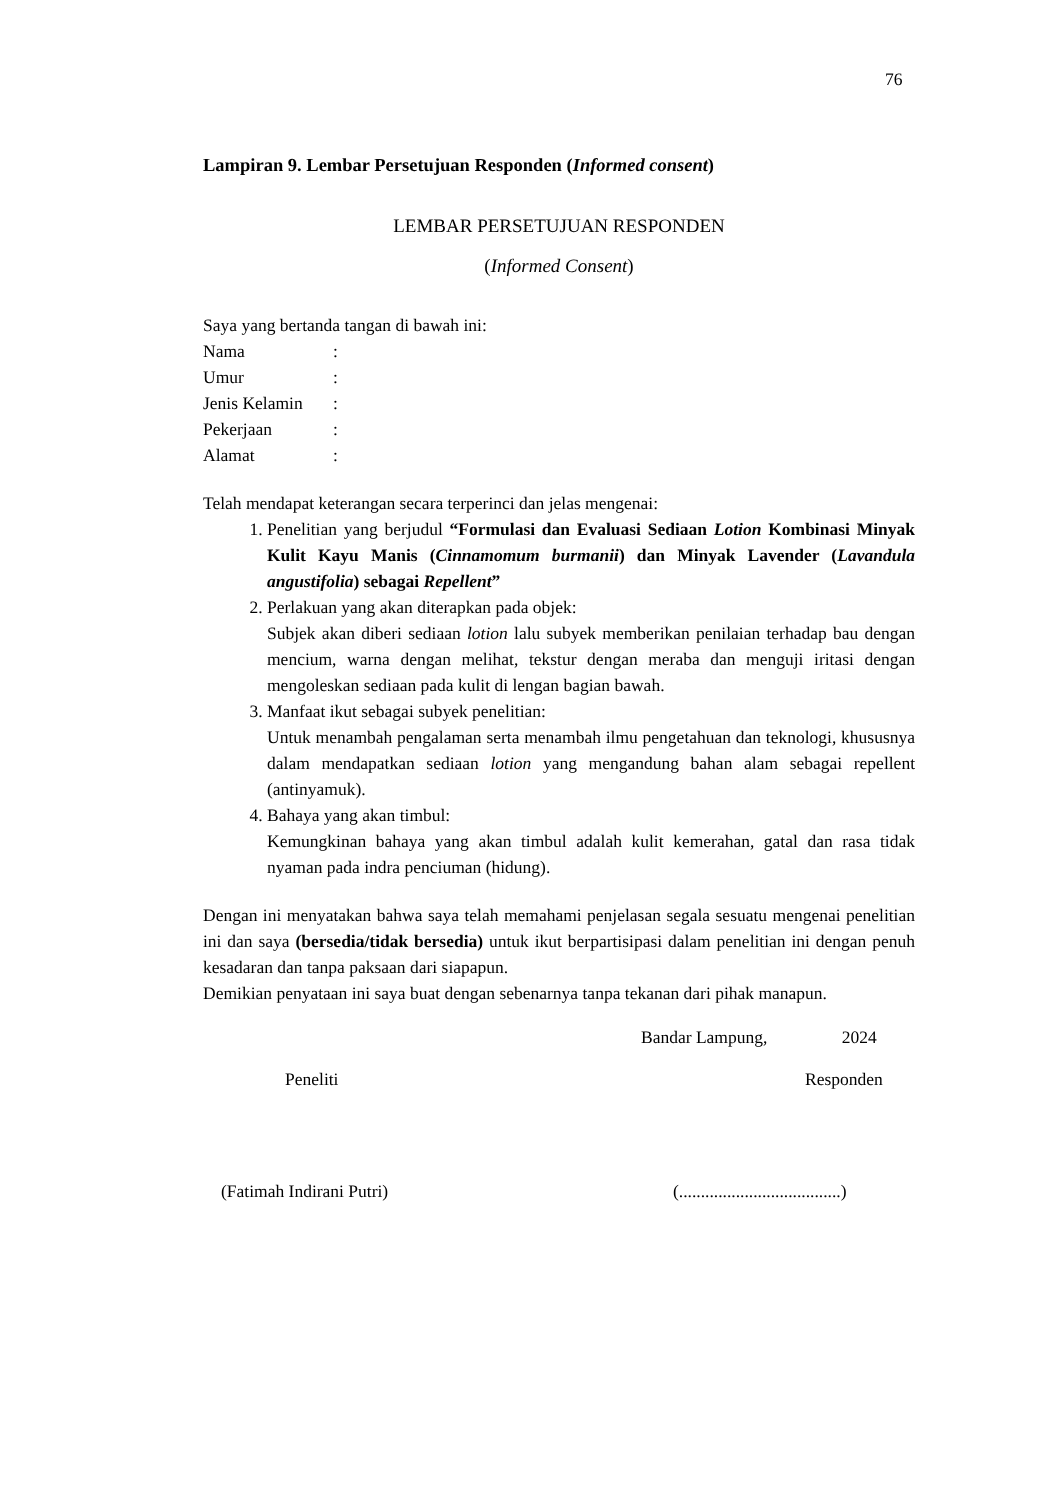76
Lampiran 9. Lembar Persetujuan Responden (Informed consent)
LEMBAR PERSETUJUAN RESPONDEN
(Informed Consent)
Saya yang bertanda tangan di bawah ini:
| Nama | : |
| Umur | : |
| Jenis Kelamin | : |
| Pekerjaan | : |
| Alamat | : |
Telah mendapat keterangan secara terperinci dan jelas mengenai:
1. Penelitian yang berjudul “Formulasi dan Evaluasi Sediaan Lotion Kombinasi Minyak Kulit Kayu Manis (Cinnamomum burmanii) dan Minyak Lavender (Lavandula angustifolia) sebagai Repellent”
2. Perlakuan yang akan diterapkan pada objek:
Subjek akan diberi sediaan lotion lalu subyek memberikan penilaian terhadap bau dengan mencium, warna dengan melihat, tekstur dengan meraba dan menguji iritasi dengan mengoleskan sediaan pada kulit di lengan bagian bawah.
3. Manfaat ikut sebagai subyek penelitian:
Untuk menambah pengalaman serta menambah ilmu pengetahuan dan teknologi, khususnya dalam mendapatkan sediaan lotion yang mengandung bahan alam sebagai repellent (antinyamuk).
4. Bahaya yang akan timbul:
Kemungkinan bahaya yang akan timbul adalah kulit kemerahan, gatal dan rasa tidak nyaman pada indra penciuman (hidung).
Dengan ini menyatakan bahwa saya telah memahami penjelasan segala sesuatu mengenai penelitian ini dan saya (bersedia/tidak bersedia) untuk ikut berpartisipasi dalam penelitian ini dengan penuh kesadaran dan tanpa paksaan dari siapapun.
Demikian penyataan ini saya buat dengan sebenarnya tanpa tekanan dari pihak manapun.
Bandar Lampung, 2024
Peneliti Responden
(Fatimah Indirani Putri) (.....................................)